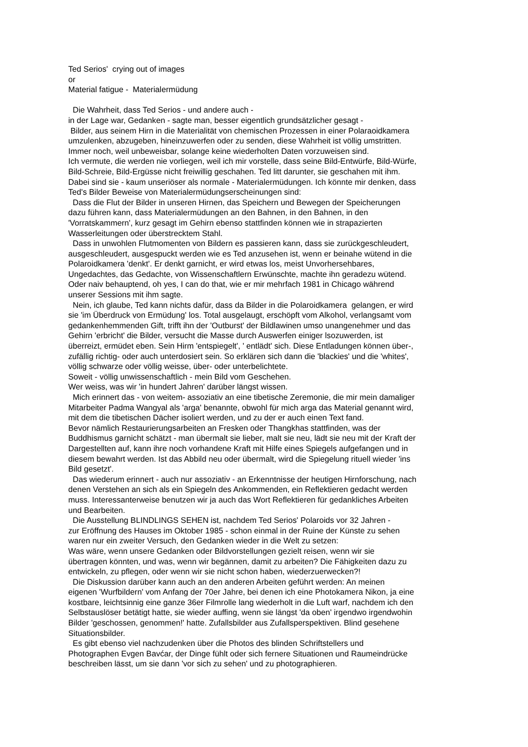Ted Serios' crying out of images or Material fatigue - Materialermüdung Die Wahrheit, dass Ted Serios - und andere auch - in der Lage war, Gedanken - sagte man, besser eigentlich grundsätzlicher gesagt - Bilder, aus seinem Hirn in die Materialität von chemischen Prozessen in einer Polaraoidkamera umzulenken, abzugeben, hineinzuwerfen oder zu senden, diese Wahrheit ist völlig umstritten. Immer noch, weil unbeweisbar, solange keine wiederholten Daten vorzuweisen sind. Ich vermute, die werden nie vorliegen, weil ich mir vorstelle, dass seine Bild-Entwürfe, Bild-Würfe, Bild-Schreie, Bild-Ergüsse nicht freiwillig geschahen. Ted litt darunter, sie geschahen mit ihm. Dabei sind sie - kaum unseriöser als normale - Materialermüdungen. Ich könnte mir denken, dass Ted's Bilder Beweise von Materialermüdungserscheinungen sind: Dass die Flut der Bilder in unseren Hirnen, das Speichern und Bewegen der Speicherungen dazu führen kann, dass Materialermüdungen an den Bahnen, in den Bahnen, in den 'Vorratskammern', kurz gesagt im Gehirn ebenso stattfinden können wie in strapazierten Wasserleitungen oder überstrecktem Stahl. Dass in unwohlen Flutmomenten von Bildern es passieren kann, dass sie zurückgeschleudert, ausgeschleudert, ausgespuckt werden wie es Ted anzusehen ist, wenn er beinahe wütend in die Polaroidkamera 'denkt'. Er denkt garnicht, er wird etwas los, meist Unvorhersehbares, Ungedachtes, das Gedachte, von Wissenschaftlern Erwünschte, machte ihn geradezu wütend. Oder naiv behauptend, oh yes, I can do that, wie er mir mehrfach 1981 in Chicago während unserer Sessions mit ihm sagte. Nein, ich glaube, Ted kann nichts dafür, dass da Bilder in die Polaroidkamera gelangen, er wird sie 'im Überdruck von Ermüdung' los. Total ausgelaugt, erschöpft vom Alkohol, verlangsamt vom gedankenhemmenden Gift, trifft ihn der 'Outburst' der Bildlawinen umso unangenehmer und das Gehirn 'erbricht' die Bilder, versucht die Masse durch Auswerfen einiger lsozuwerden, ist überreizt, ermüdet eben. Sein Hirm 'entspiegelt', ' entlädt' sich. Diese Entladungen können über-, zufällig richtig- oder auch unterdosiert sein. So erklären sich dann die 'blackies' und die 'whites', völlig schwarze oder völlig weisse, über- oder unterbelichtete. Soweit - völlig unwissenschaftlich - mein Bild vom Geschehen. Wer weiss, was wir 'in hundert Jahren' darüber längst wissen. Mich erinnert das - von weitem- assoziativ an eine tibetische Zeremonie, die mir mein damaliger Mitarbeiter Padma Wangyal als 'arga' benannte, obwohl für mich arga das Material genannt wird, mit dem die tibetischen Dächer isoliert werden, und zu der er auch einen Text fand. Bevor nämlich Restaurierungsarbeiten an Fresken oder Thangkhas stattfinden, was der Buddhismus garnicht schätzt - man übermalt sie lieber, malt sie neu, lädt sie neu mit der Kraft der Dargestellten auf, kann ihre noch vorhandene Kraft mit Hilfe eines Spiegels aufgefangen und in diesem bewahrt werden. Ist das Abbild neu oder übermalt, wird die Spiegelung rituell wieder 'ins Bild gesetzt'. Das wiederum erinnert - auch nur assoziativ - an Erkenntnisse der heutigen Hirnforschung, nach denen Verstehen an sich als ein Spiegeln des Ankommenden, ein Reflektieren gedacht werden muss. Interessanterweise benutzen wir ja auch das Wort Reflektieren für gedankliches Arbeiten und Bearbeiten. Die Ausstellung BLINDLINGS SEHEN ist, nachdem Ted Serios' Polaroids vor 32 Jahren - zur Eröffnung des Hauses im Oktober 1985 - schon einmal in der Ruine der Künste zu sehen waren nur ein zweiter Versuch, den Gedanken wieder in die Welt zu setzen: Was wäre, wenn unsere Gedanken oder Bildvorstellungen gezielt reisen, wenn wir sie übertragen könnten, und was, wenn wir begännen, damit zu arbeiten? Die Fähigkeiten dazu zu entwickeln, zu pflegen, oder wenn wir sie nicht schon haben, wiederzuerwecken?! Die Diskussion darüber kann auch an den anderen Arbeiten geführt werden: An meinen eigenen 'Wurfbildern' vom Anfang der 70er Jahre, bei denen ich eine Photokamera Nikon, ja eine kostbare, leichtsinnig eine ganze 36er Filmrolle lang wiederholt in die Luft warf, nachdem ich den Selbstauslöser betätigt hatte, sie wieder auffing, wenn sie längst 'da oben' irgendwo irgendwohin Bilder 'geschossen, genommen!' hatte. Zufallsbilder aus Zufallsperspektiven. Blind gesehene Situationsbilder. Es gibt ebenso viel nachzudenken über die Photos des blinden Schriftstellers und Photographen Evgen Bavćar, der Dinge fühlt oder sich fernere Situationen und Raumeindrücke beschreiben lässt, um sie dann 'vor sich zu sehen' und zu photographieren.